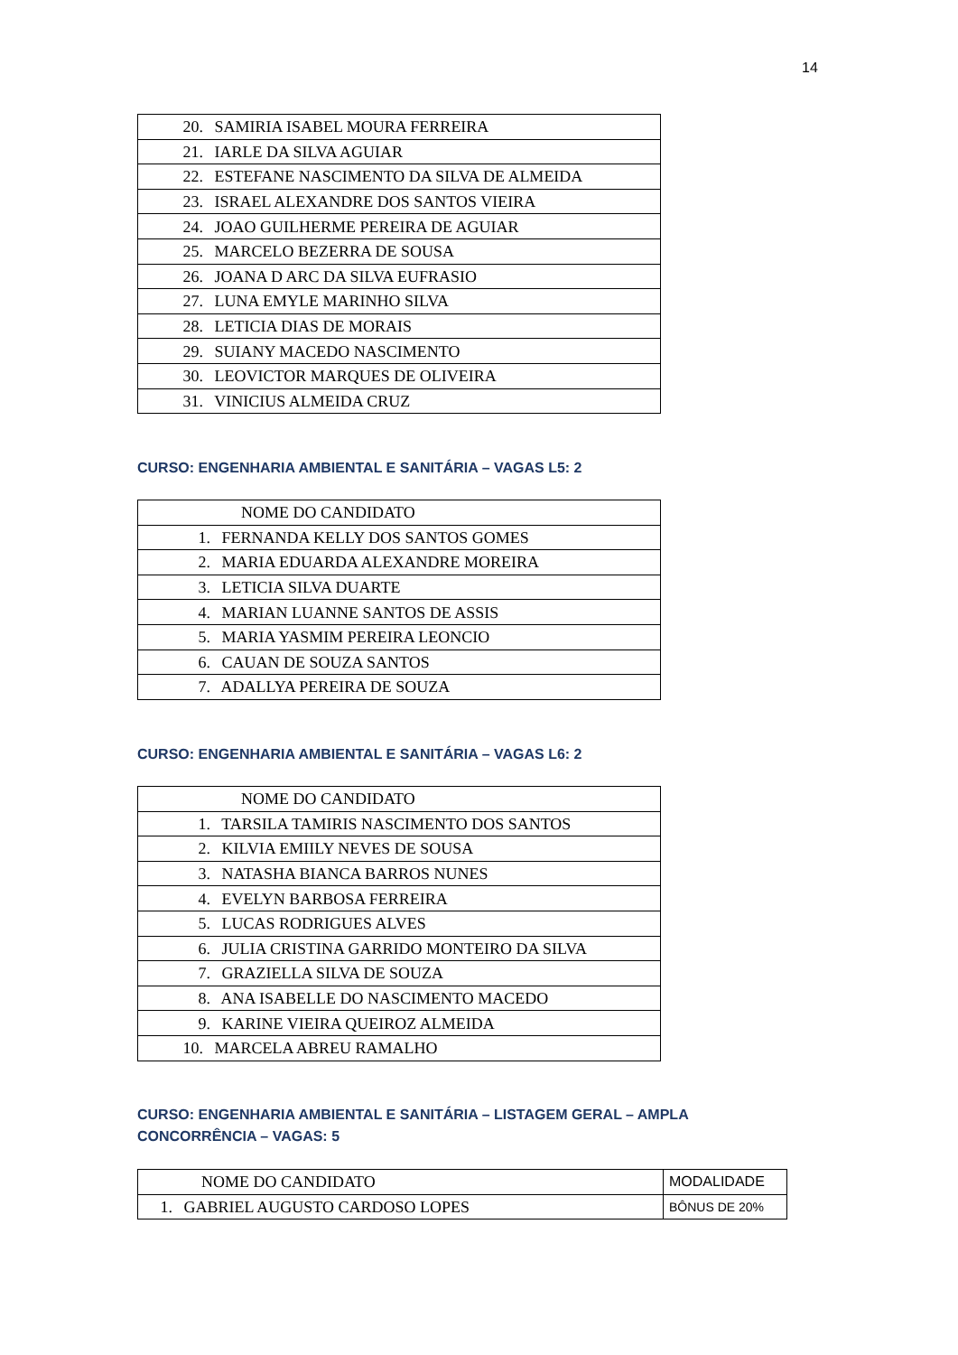14
| 20. SAMIRIA ISABEL MOURA FERREIRA |
| 21. IARLE DA SILVA AGUIAR |
| 22. ESTEFANE NASCIMENTO DA SILVA DE ALMEIDA |
| 23. ISRAEL ALEXANDRE DOS SANTOS VIEIRA |
| 24. JOAO GUILHERME PEREIRA DE AGUIAR |
| 25. MARCELO BEZERRA DE SOUSA |
| 26. JOANA D ARC DA SILVA EUFRASIO |
| 27. LUNA EMYLE MARINHO SILVA |
| 28. LETICIA DIAS DE MORAIS |
| 29. SUIANY MACEDO NASCIMENTO |
| 30. LEOVICTOR MARQUES DE OLIVEIRA |
| 31. VINICIUS ALMEIDA CRUZ |
CURSO: ENGENHARIA AMBIENTAL E SANITÁRIA – VAGAS L5: 2
| NOME DO CANDIDATO |
| 1. FERNANDA KELLY DOS SANTOS GOMES |
| 2. MARIA EDUARDA ALEXANDRE MOREIRA |
| 3. LETICIA SILVA DUARTE |
| 4. MARIAN LUANNE SANTOS DE ASSIS |
| 5. MARIA YASMIM PEREIRA LEONCIO |
| 6. CAUAN DE SOUZA SANTOS |
| 7. ADALLYA PEREIRA DE SOUZA |
CURSO: ENGENHARIA AMBIENTAL E SANITÁRIA – VAGAS L6: 2
| NOME DO CANDIDATO |
| 1. TARSILA TAMIRIS NASCIMENTO DOS SANTOS |
| 2. KILVIA EMIILY NEVES DE SOUSA |
| 3. NATASHA BIANCA BARROS NUNES |
| 4. EVELYN BARBOSA FERREIRA |
| 5. LUCAS RODRIGUES ALVES |
| 6. JULIA CRISTINA GARRIDO MONTEIRO DA SILVA |
| 7. GRAZIELLA SILVA DE SOUZA |
| 8. ANA ISABELLE DO NASCIMENTO MACEDO |
| 9. KARINE VIEIRA QUEIROZ ALMEIDA |
| 10. MARCELA ABREU RAMALHO |
CURSO: ENGENHARIA AMBIENTAL E SANITÁRIA – LISTAGEM GERAL – AMPLA
CONCORRÊNCIA – VAGAS: 5
| NOME DO CANDIDATO | MODALIDADE |
| 1. GABRIEL AUGUSTO CARDOSO LOPES | BÔNUS DE 20% |